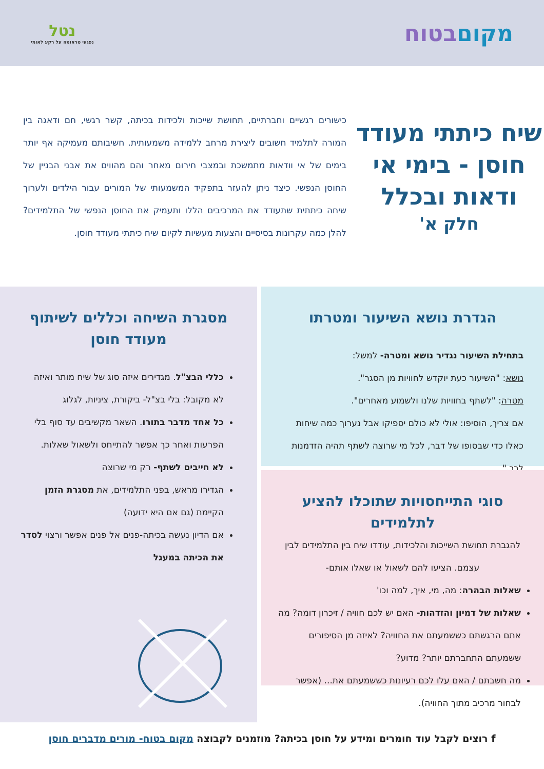מקוםבטוח
נטל
נפגעי טראומה על רקע לאומי
שיח כיתתי מעודד חוסן - בימי אי ודאות ובכלל
חלק א'
כישורים רגשיים וחברתיים, תחושת שייכות ולכידות בכיתה, קשר רגשי, חם ודאגה בין המורה לתלמיד חשובים ליצירת מרחב ללמידה משמעותית. חשיבותם מעמיקה אף יותר בימים של אי וודאות מתמשכת ובמצבי חירום מאחר והם מהווים את אבני הבניין של החוסן הנפשי. כיצד ניתן להעזר בתפקיד המשמעותי של המורים עבור הילדים ולערוך שיחה כיתתית שתעודד את המרכיבים הללו ותעמיק את החוסן הנפשי של התלמידים? להלן כמה עקרונות בסיסיים והצעות מעשיות לקיום שיח כיתתי מעודד חוסן.
הגדרת נושא השיעור ומטרתו
בתחילת השיעור נגדיר נושא ומטרה- למשל:
נושא: "השיעור כעת יוקדש לחוויות מן הסגר".
מטרה: "לשתף בחוויות שלנו ולשמוע מאחרים".
אם צריך, הוסיפו: אולי לא כולם יספיקו אבל נערוך כמה שיחות כאלו כדי שבסופו של דבר, לכל מי שרוצה לשתף תהיה הזדמנות לכך."
סוגי התייחסויות שתוכלו להציע לתלמידים
להגברת תחושת השייכות והלכידות, עודדו שיח בין התלמידים לבין עצמם. הציעו להם לשאול או שאלו אותם-
שאלות הבהרה: מה, מי, איך, למה וכו'
שאלות של דמיון והזדהות- האם יש לכם חוויה / זיכרון דומה? מה אתם הרגשתם כששמעתם את החוויה? לאיזה מן הסיפורים ששמעתם התחברתם יותר? מדוע?
מה חשבתם / האם עלו לכם רעיונות כששמעתם את... (אפשר לבחור מרכיב מתוך החוויה).
מסגרת השיחה וכללים לשיתוף מעודד חוסן
כללי הבצ"ל. מגדירים איזה סוג של שיח מותר ואיזה לא מקובל: בלי בצ"ל- ביקורת, ציניות, לגלוג
כל אחד מדבר בתורו. השאר מקשיבים עד סוף בלי הפרעות ואחר כך אפשר להתייחס ולשאול שאלות.
לא חייבים לשתף- רק מי שרוצה
הגדירו מראש, בפני התלמידים, את מסגרת הזמן הקיימת (גם אם היא ידועה)
אם הדיון נעשה בכיתה-פנים אל פנים אפשר ורצוי לסדר את הכיתה במעגל
f רוצים לקבל עוד חומרים ומידע על חוסן בכיתה? מוזמנים לקבוצה מקום בטוח- מורים מדברים חוסן